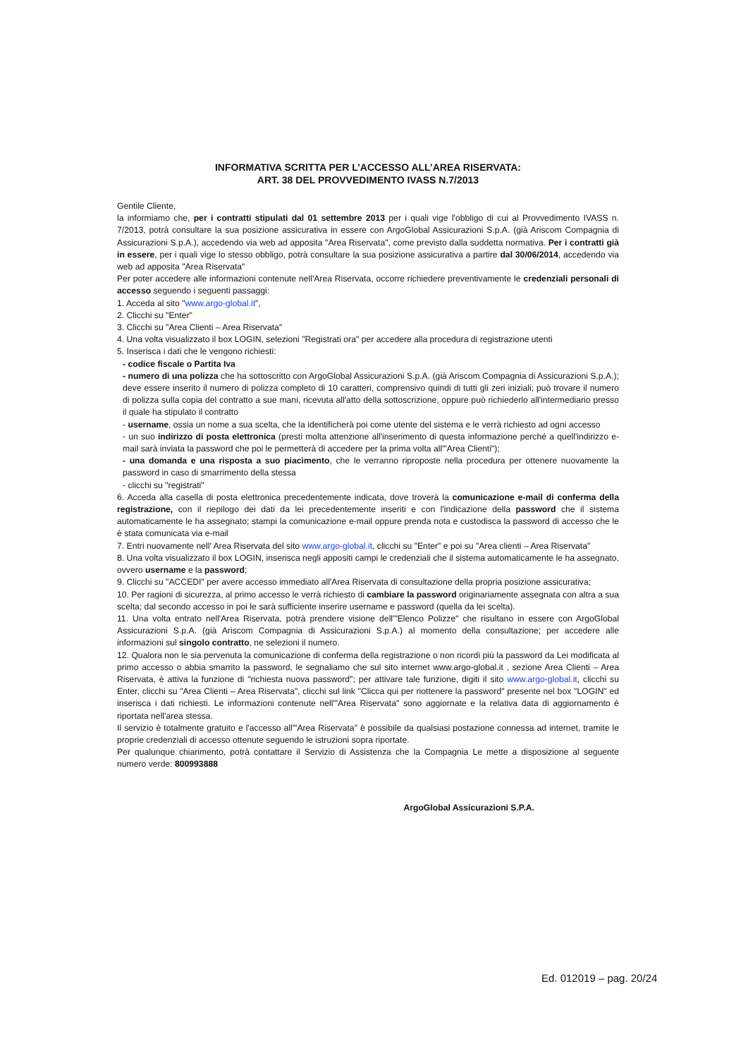INFORMATIVA SCRITTA PER L’ACCESSO ALL’AREA RISERVATA:
ART. 38 DEL PROVVEDIMENTO IVASS N.7/2013
Gentile Cliente,
la informiamo che, per i contratti stipulati dal 01 settembre 2013 per i quali vige l'obbligo di cui al Provvedimento IVASS n. 7/2013, potrà consultare la sua posizione assicurativa in essere con ArgoGlobal Assicurazioni S.p.A. (già Ariscom Compagnia di Assicurazioni S.p.A.), accedendo via web ad apposita "Area Riservata", come previsto dalla suddetta normativa. Per i contratti già in essere, per i quali vige lo stesso obbligo, potrà consultare la sua posizione assicurativa a partire dal 30/06/2014, accedendo via web ad apposita "Area Riservata"
Per poter accedere alle informazioni contenute nell'Area Riservata, occorre richiedere preventivamente le credenziali personali di accesso seguendo i seguenti passaggi:
1. Acceda al sito "www.argo-global.it",
2. Clicchi su "Enter"
3. Clicchi su "Area Clienti – Area Riservata"
4. Una volta visualizzato il box LOGIN, selezioni "Registrati ora" per accedere alla procedura di registrazione utenti
5. Inserisca i dati che le vengono richiesti:
- codice fiscale o Partita Iva
- numero di una polizza che ha sottoscritto con ArgoGlobal Assicurazioni S.p.A. (già Ariscom Compagnia di Assicurazioni S.p.A.); deve essere inserito il numero di polizza completo di 10 caratteri, comprensivo quindi di tutti gli zeri iniziali; può trovare il numero di polizza sulla copia del contratto a sue mani, ricevuta all'atto della sottoscrizione, oppure può richiederlo all'intermediario presso il quale ha stipulato il contratto
- username, ossia un nome a sua scelta, che la identificherà poi come utente del sistema e le verrà richiesto ad ogni accesso
- un suo indirizzo di posta elettronica (presti molta attenzione all'inserimento di questa informazione perché a quell'indirizzo e-mail sarà inviata la password che poi le permetterà di accedere per la prima volta all'"Area Clienti");
- una domanda e una risposta a suo piacimento, che le verranno riproposte nella procedura per ottenere nuovamente la password in caso di smarrimento della stessa
- clicchi su "registrati"
6. Acceda alla casella di posta elettronica precedentemente indicata, dove troverà la comunicazione e-mail di conferma della registrazione, con il riepilogo dei dati da lei precedentemente inseriti e con l'indicazione della password che il sistema automaticamente le ha assegnato; stampi la comunicazione e-mail oppure prenda nota e custodisca la password di accesso che le è stata comunicata via e-mail
7. Entri nuovamente nell' Area Riservata del sito www.argo-global.it, clicchi su "Enter" e poi su "Area clienti – Area Riservata"
8. Una volta visualizzato il box LOGIN, inserisca negli appositi campi le credenziali che il sistema automaticamente le ha assegnato, ovvero username e la password;
9. Clicchi su "ACCEDI" per avere accesso immediato all'Area Riservata di consultazione della propria posizione assicurativa;
10. Per ragioni di sicurezza, al primo accesso le verrà richiesto di cambiare la password originariamente assegnata con altra a sua scelta; dal secondo accesso in poi le sarà sufficiente inserire username e password (quella da lei scelta).
11. Una volta entrato nell'Area Riservata, potrà prendere visione dell'"Elenco Polizze" che risultano in essere con ArgoGlobal Assicurazioni S.p.A. (già Ariscom Compagnia di Assicurazioni S.p.A.) al momento della consultazione; per accedere alle informazioni sul singolo contratto, ne selezioni il numero.
12. Qualora non le sia pervenuta la comunicazione di conferma della registrazione o non ricordi più la password da Lei modificata al primo accesso o abbia smarrito la password, le segnaliamo che sul sito internet www.argo-global.it , sezione Area Clienti – Area Riservata, è attiva la funzione di "richiesta nuova password"; per attivare tale funzione, digiti il sito www.argo-global.it, clicchi su Enter, clicchi su "Area Clienti – Area Riservata", clicchi sul link "Clicca qui per riottenere la password" presente nel box "LOGIN" ed inserisca i dati richiesti. Le informazioni contenute nell'"Area Riservata" sono aggiornate e la relativa data di aggiornamento è riportata nell'area stessa.
Il servizio è totalmente gratuito e l'accesso all'"Area Riservata" è possibile da qualsiasi postazione connessa ad internet, tramite le proprie credenziali di accesso ottenute seguendo le istruzioni sopra riportate.
Per qualunque chiarimento, potrà contattare il Servizio di Assistenza che la Compagnia Le mette a disposizione al seguente numero verde: 800993888
ArgoGlobal Assicurazioni S.P.A.
Ed. 012019 – pag. 20/24